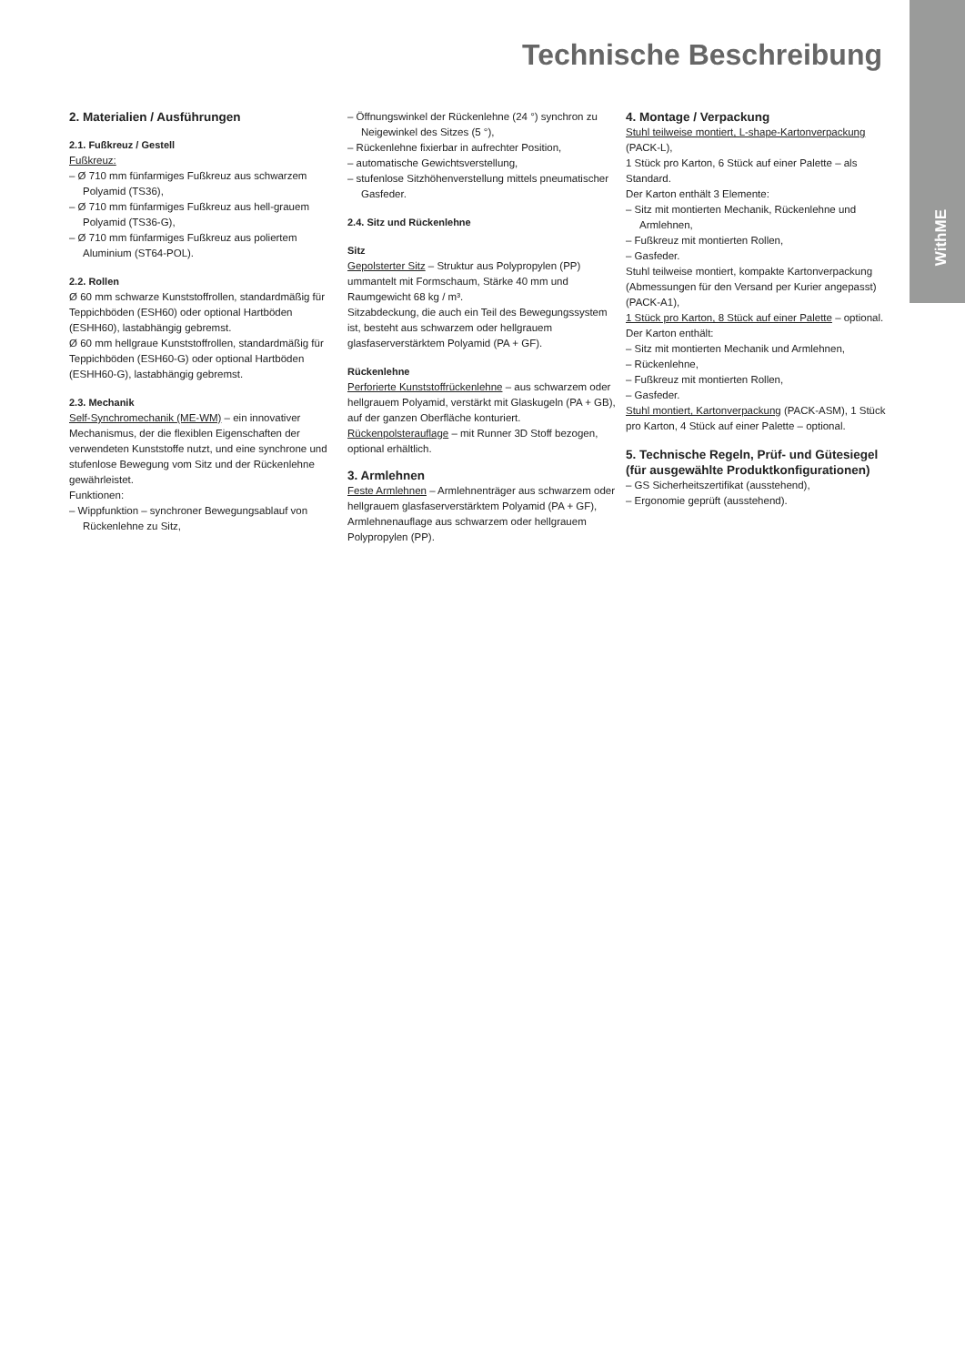WithME
Technische Beschreibung
2. Materialien / Ausführungen
2.1. Fußkreuz / Gestell
Fußkreuz:
– Ø 710 mm fünfarmiges Fußkreuz aus schwarzem Polyamid (TS36),
– Ø 710 mm fünfarmiges Fußkreuz aus hell-grauem Polyamid (TS36-G),
– Ø 710 mm fünfarmiges Fußkreuz aus poliertem Aluminium (ST64-POL).
2.2. Rollen
Ø 60 mm schwarze Kunststoffrollen, standardmäßig für Teppichböden (ESH60) oder optional Hartböden (ESHH60), lastabhängig gebremst.
Ø 60 mm hellgraue Kunststoffrollen, standardmäßig für Teppichböden (ESH60-G) oder optional Hartböden (ESHH60-G), lastabhängig gebremst.
2.3. Mechanik
Self-Synchromechanik (ME-WM) – ein innovativer Mechanismus, der die flexiblen Eigenschaften der verwendeten Kunststoffe nutzt, und eine synchrone und stufenlose Bewegung vom Sitz und der Rückenlehne gewährleistet.
Funktionen:
– Wippfunktion – synchroner Bewegungsablauf von Rückenlehne zu Sitz,
– Öffnungswinkel der Rückenlehne (24 °) synchron zu Neigewinkel des Sitzes (5 °),
– Rückenlehne fixierbar in aufrechter Position,
– automatische Gewichtsverstellung,
– stufenlose Sitzhöhenverstellung mittels pneumatischer Gasfeder.
2.4. Sitz und Rückenlehne
Sitz
Gepolsterter Sitz – Struktur aus Polypropylen (PP) ummantelt mit Formschaum, Stärke 40 mm und Raumgewicht 68 kg / m³.
Sitzabdeckung, die auch ein Teil des Bewegungssystem ist, besteht aus schwarzem oder hellgrauem glasfaserverstärktem Polyamid (PA + GF).
Rückenlehne
Perforierte Kunststoffrückenlehne – aus schwarzem oder hellgrauem Polyamid, verstärkt mit Glaskugeln (PA + GB), auf der ganzen Oberfläche konturiert.
Rückenpolsterauflage – mit Runner 3D Stoff bezogen, optional erhältlich.
3. Armlehnen
Feste Armlehnen – Armlehnenträger aus schwarzem oder hellgrauem glasfaserverstärktem Polyamid (PA + GF), Armlehnenauflage aus schwarzem oder hellgrauem Polypropylen (PP).
4. Montage / Verpackung
Stuhl teilweise montiert, L-shape-Kartonverpackung (PACK-L),
1 Stück pro Karton, 6 Stück auf einer Palette – als Standard.
Der Karton enthält 3 Elemente:
– Sitz mit montierten Mechanik, Rückenlehne und Armlehnen,
– Fußkreuz mit montierten Rollen,
– Gasfeder.
Stuhl teilweise montiert, kompakte Kartonverpackung
(Abmessungen für den Versand per Kurier angepasst) (PACK-A1),
1 Stück pro Karton, 8 Stück auf einer Palette – optional.
Der Karton enthält:
– Sitz mit montierten Mechanik und Armlehnen,
– Rückenlehne,
– Fußkreuz mit montierten Rollen,
– Gasfeder.
Stuhl montiert, Kartonverpackung (PACK-ASM), 1 Stück pro Karton, 4 Stück auf einer Palette – optional.
5. Technische Regeln, Prüf- und Gütesiegel (für ausgewählte Produktkonfigurationen)
– GS Sicherheitszertifikat (ausstehend),
– Ergonomie geprüft (ausstehend).